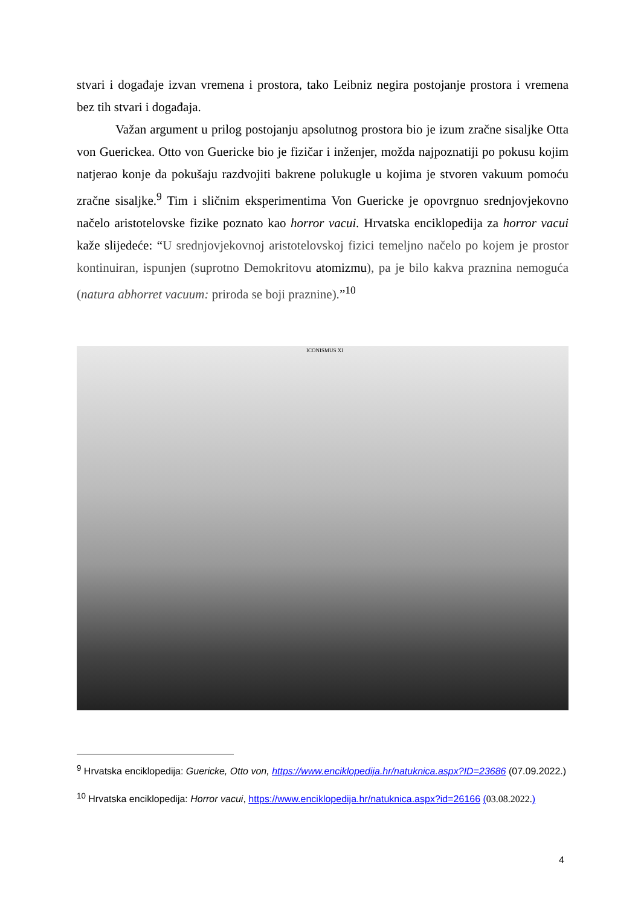stvari i događaje izvan vremena i prostora, tako Leibniz negira postojanje prostora i vremena bez tih stvari i događaja.
Važan argument u prilog postojanju apsolutnog prostora bio je izum zračne sisaljke Otta von Guerickea. Otto von Guericke bio je fizičar i inženjer, možda najpoznatiji po pokusu kojim natjerao konje da pokušaju razdvojiti bakrene polukugle u kojima je stvoren vakuum pomoću zračne sisaljke.<sup>9</sup> Tim i sličnim eksperimentima Von Guericke je opovrgnuo srednjovjekovno načelo aristotelovske fizike poznato kao horror vacui. Hrvatska enciklopedija za horror vacui kaže slijedeće: “U srednjovjekovnoj aristotelovskoj fizici temeljno načelo po kojem je prostor kontinuiran, ispunjen (suprotno Demokritovu atomizmu), pa je bilo kakva praznina nemoguća (natura abhorret vacuum: priroda se boji praznine).”<sup>10</sup>
ICONISMUS XI
<sup>9</sup> Hrvatska enciklopedija: Guericke, Otto von, https://www.enciklopedija.hr/natuknica.aspx?ID=23686 (07.09.2022.)
<sup>10</sup> Hrvatska enciklopedija: Horror vacui, https://www.enciklopedija.hr/natuknica.aspx?id=26166 (03.08.2022.)
4